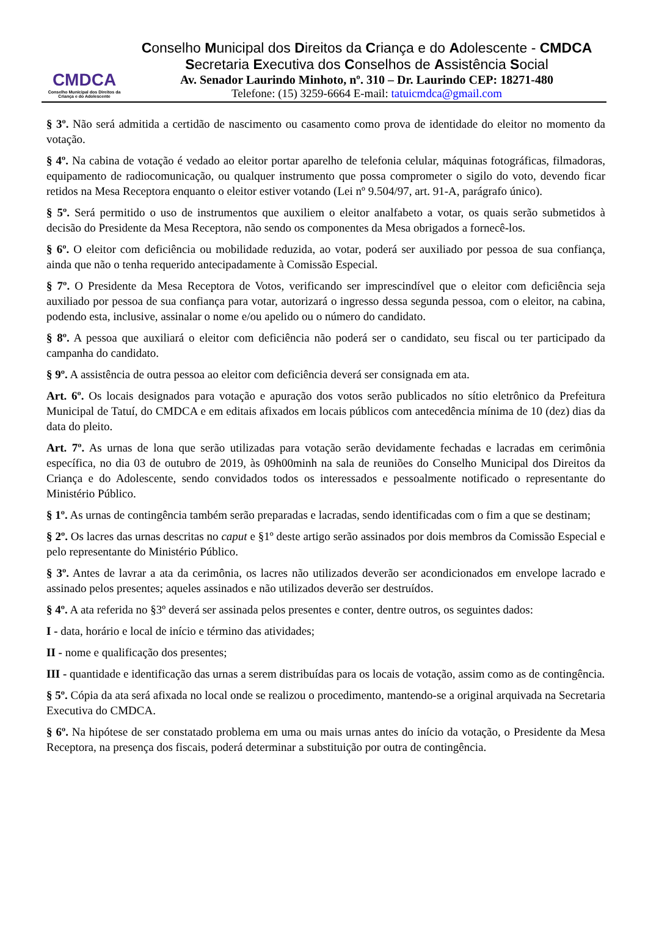CMDCA
Conselho Municipal dos Direitos da Criança e do Adolescente
Conselho Municipal dos Direitos da Criança e do Adolescente - CMDCA
Secretaria Executiva dos Conselhos de Assistência Social
Av. Senador Laurindo Minhoto, nº. 310 – Dr. Laurindo CEP: 18271-480
Telefone: (15) 3259-6664 E-mail: tatuicmdca@gmail.com
§ 3º. Não será admitida a certidão de nascimento ou casamento como prova de identidade do eleitor no momento da votação.
§ 4º. Na cabina de votação é vedado ao eleitor portar aparelho de telefonia celular, máquinas fotográficas, filmadoras, equipamento de radiocomunicação, ou qualquer instrumento que possa comprometer o sigilo do voto, devendo ficar retidos na Mesa Receptora enquanto o eleitor estiver votando (Lei nº 9.504/97, art. 91-A, parágrafo único).
§ 5º. Será permitido o uso de instrumentos que auxiliem o eleitor analfabeto a votar, os quais serão submetidos à decisão do Presidente da Mesa Receptora, não sendo os componentes da Mesa obrigados a fornecê-los.
§ 6º. O eleitor com deficiência ou mobilidade reduzida, ao votar, poderá ser auxiliado por pessoa de sua confiança, ainda que não o tenha requerido antecipadamente à Comissão Especial.
§ 7º. O Presidente da Mesa Receptora de Votos, verificando ser imprescindível que o eleitor com deficiência seja auxiliado por pessoa de sua confiança para votar, autorizará o ingresso dessa segunda pessoa, com o eleitor, na cabina, podendo esta, inclusive, assinalar o nome e/ou apelido ou o número do candidato.
§ 8º. A pessoa que auxiliará o eleitor com deficiência não poderá ser o candidato, seu fiscal ou ter participado da campanha do candidato.
§ 9º. A assistência de outra pessoa ao eleitor com deficiência deverá ser consignada em ata.
Art. 6º. Os locais designados para votação e apuração dos votos serão publicados no sítio eletrônico da Prefeitura Municipal de Tatuí, do CMDCA e em editais afixados em locais públicos com antecedência mínima de 10 (dez) dias da data do pleito.
Art. 7º. As urnas de lona que serão utilizadas para votação serão devidamente fechadas e lacradas em cerimônia específica, no dia 03 de outubro de 2019, às 09h00minh na sala de reuniões do Conselho Municipal dos Direitos da Criança e do Adolescente, sendo convidados todos os interessados e pessoalmente notificado o representante do Ministério Público.
§ 1º. As urnas de contingência também serão preparadas e lacradas, sendo identificadas com o fim a que se destinam;
§ 2º. Os lacres das urnas descritas no caput e §1º deste artigo serão assinados por dois membros da Comissão Especial e pelo representante do Ministério Público.
§ 3º. Antes de lavrar a ata da cerimônia, os lacres não utilizados deverão ser acondicionados em envelope lacrado e assinado pelos presentes; aqueles assinados e não utilizados deverão ser destruídos.
§ 4º. A ata referida no §3º deverá ser assinada pelos presentes e conter, dentre outros, os seguintes dados:
I - data, horário e local de início e término das atividades;
II - nome e qualificação dos presentes;
III - quantidade e identificação das urnas a serem distribuídas para os locais de votação, assim como as de contingência.
§ 5º. Cópia da ata será afixada no local onde se realizou o procedimento, mantendo-se a original arquivada na Secretaria Executiva do CMDCA.
§ 6º. Na hipótese de ser constatado problema em uma ou mais urnas antes do início da votação, o Presidente da Mesa Receptora, na presença dos fiscais, poderá determinar a substituição por outra de contingência.